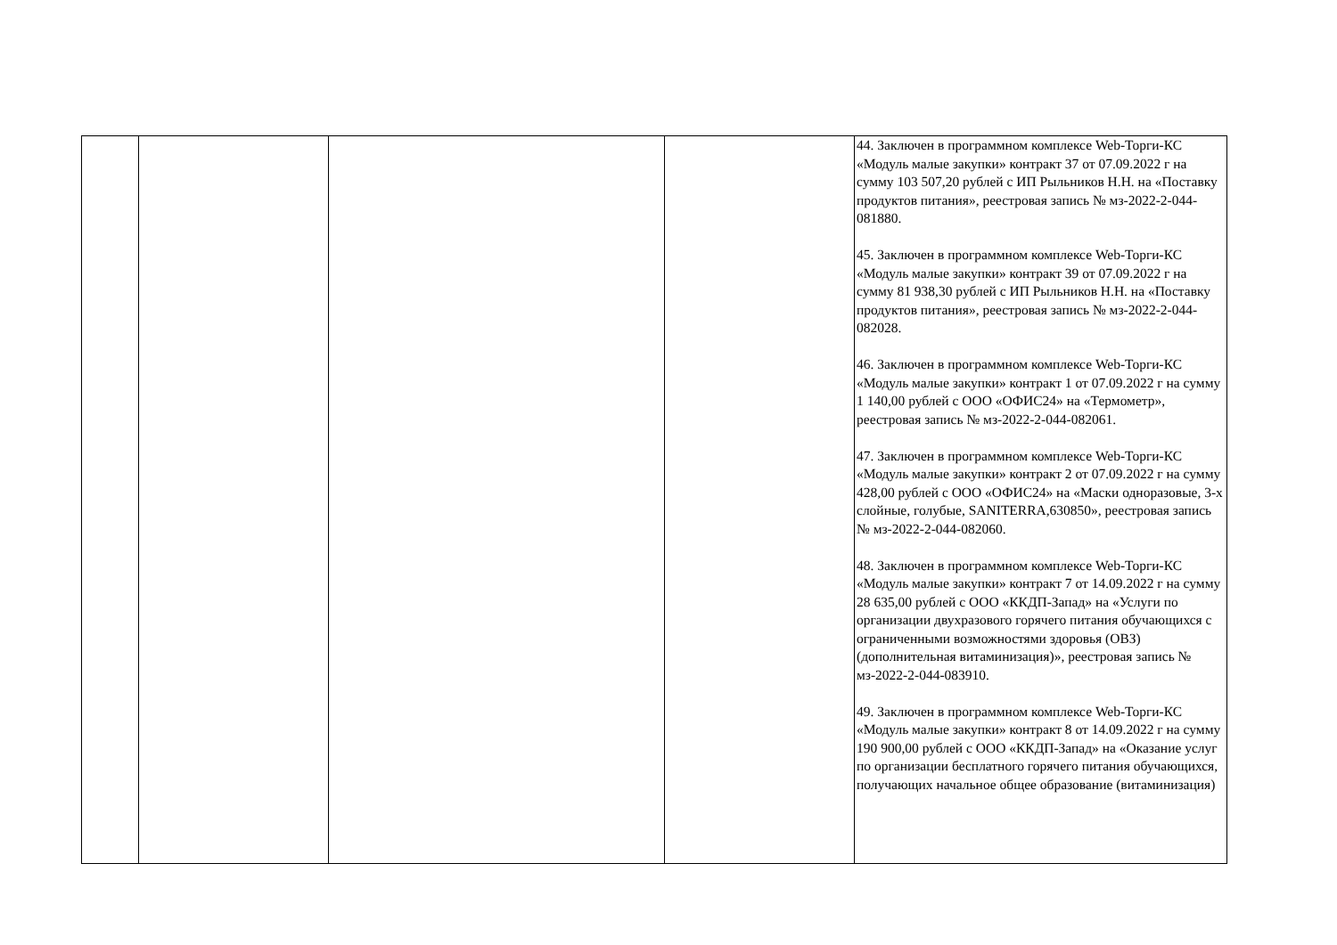| | | | | 44. Заключен в программном комплексе Web-Торги-КС «Модуль малые закупки» контракт 37 от 07.09.2022 г на сумму 103 507,20 рублей с ИП Рыльников Н.Н. на «Поставку продуктов питания», реестровая запись № мз-2022-2-044-081880. 45. Заключен в программном комплексе Web-Торги-КС «Модуль малые закупки» контракт 39 от 07.09.2022 г на сумму 81 938,30 рублей с ИП Рыльников Н.Н. на «Поставку продуктов питания», реестровая запись № мз-2022-2-044-082028. 46. Заключен в программном комплексе Web-Торги-КС «Модуль малые закупки» контракт 1 от 07.09.2022 г на сумму 1 140,00 рублей с ООО «ОФИС24» на «Термометр», реестровая запись № мз-2022-2-044-082061. 47. Заключен в программном комплексе Web-Торги-КС «Модуль малые закупки» контракт 2 от 07.09.2022 г на сумму 428,00 рублей с ООО «ОФИС24» на «Маски одноразовые, 3-х слойные, голубые, SANITERRA,630850», реестровая запись № мз-2022-2-044-082060. 48. Заключен в программном комплексе Web-Торги-КС «Модуль малые закупки» контракт 7 от 14.09.2022 г на сумму 28 635,00 рублей с ООО «ККДП-Запад» на «Услуги по организации двухразового горячего питания обучающихся с ограниченными возможностями здоровья (ОВЗ)(дополнительная витаминизация)», реестровая запись № мз-2022-2-044-083910. 49. Заключен в программном комплексе Web-Торги-КС «Модуль малые закупки» контракт 8 от 14.09.2022 г на сумму 190 900,00 рублей с ООО «ККДП-Запад» на «Оказание услуг по организации бесплатного горячего питания обучающихся, получающих начальное общее образование (витаминизация) |